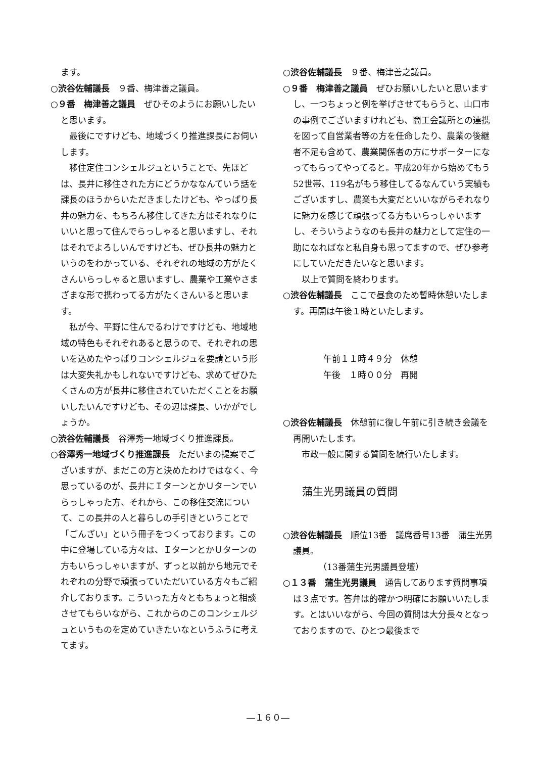ます。
○渋谷佐輔議長　９番、梅津善之議員。
○９番　梅津善之議員　ぜひそのようにお願いしたいと思います。
最後にですけども、地域づくり推進課長にお伺いします。
移住定住コンシェルジュということで、先ほどは、長井に移住された方にどうかななんていう話を課長のほうからいただきましたけども、やっぱり長井の魅力を、もちろん移住してきた方はそれなりにいいと思って住んでらっしゃると思いますし、それはそれでよろしいんですけども、ぜひ長井の魅力というのをわかっている、それぞれの地域の方がたくさんいらっしゃると思いますし、農業や工業やさまざまな形で携わってる方がたくさんいると思います。
私が今、平野に住んでるわけですけども、地域地域の特色もそれぞれあると思うので、それぞれの思いを込めたやっぱりコンシェルジュを要請という形は大変失礼かもしれないですけども、求めてぜひたくさんの方が長井に移住されていただくことをお願いしたいんですけども、その辺は課長、いかがでしょうか。
○渋谷佐輔議長　谷澤秀一地域づくり推進課長。
○谷澤秀一地域づくり推進課長　ただいまの提案でございますが、まだこの方と決めたわけではなく、今思っているのが、長井にＩターンとかＵターンでいらっしゃった方、それから、この移住交流について、この長井の人と暮らしの手引きということで「ごんざい」という冊子をつくっております。この中に登場している方々は、ＩターンとかＵターンの方もいらっしゃいますが、ずっと以前から地元でそれぞれの分野で頑張っていただいている方々もご紹介しております。こういった方々ともちょっと相談させてもらいながら、これからのこのコンシェルジュというものを定めていきたいなというふうに考えてます。
○渋谷佐輔議長　９番、梅津善之議員。
○９番　梅津善之議員　ぜひお願いしたいと思いますし、一つちょっと例を挙げさせてもらうと、山口市の事例でございますけれども、商工会議所との連携を図って自営業者等の方を任命したり、農業の後継者不足も含めて、農業関係者の方にサポーターになってもらってやってると。平成20年から始めてもう52世帯、119名がもう移住してるなんていう実績もございますし、農業も大変だといいながらそれなりに魅力を感じて頑張ってる方もいらっしゃいますし、そういうようなのも長井の魅力として定住の一助になればなと私自身も思ってますので、ぜひ参考にしていただきたいなと思います。
以上で質問を終わります。
○渋谷佐輔議長　ここで昼食のため暫時休憩いたします。再開は午後１時といたします。
午前１１時４９分　休憩
午後　１時００分　再開
○渋谷佐輔議長　休憩前に復し午前に引き続き会議を再開いたします。
市政一般に関する質問を続行いたします。
蒲生光男議員の質問
○渋谷佐輔議長　順位13番　議席番号13番　蒲生光男議員。
（13番蒲生光男議員登壇）
○１３番　蒲生光男議員　通告してあります質問事項は３点です。答弁は的確かつ明確にお願いいたします。とはいいながら、今回の質問は大分長々となっておりますので、ひとつ最後まで
―１６０―